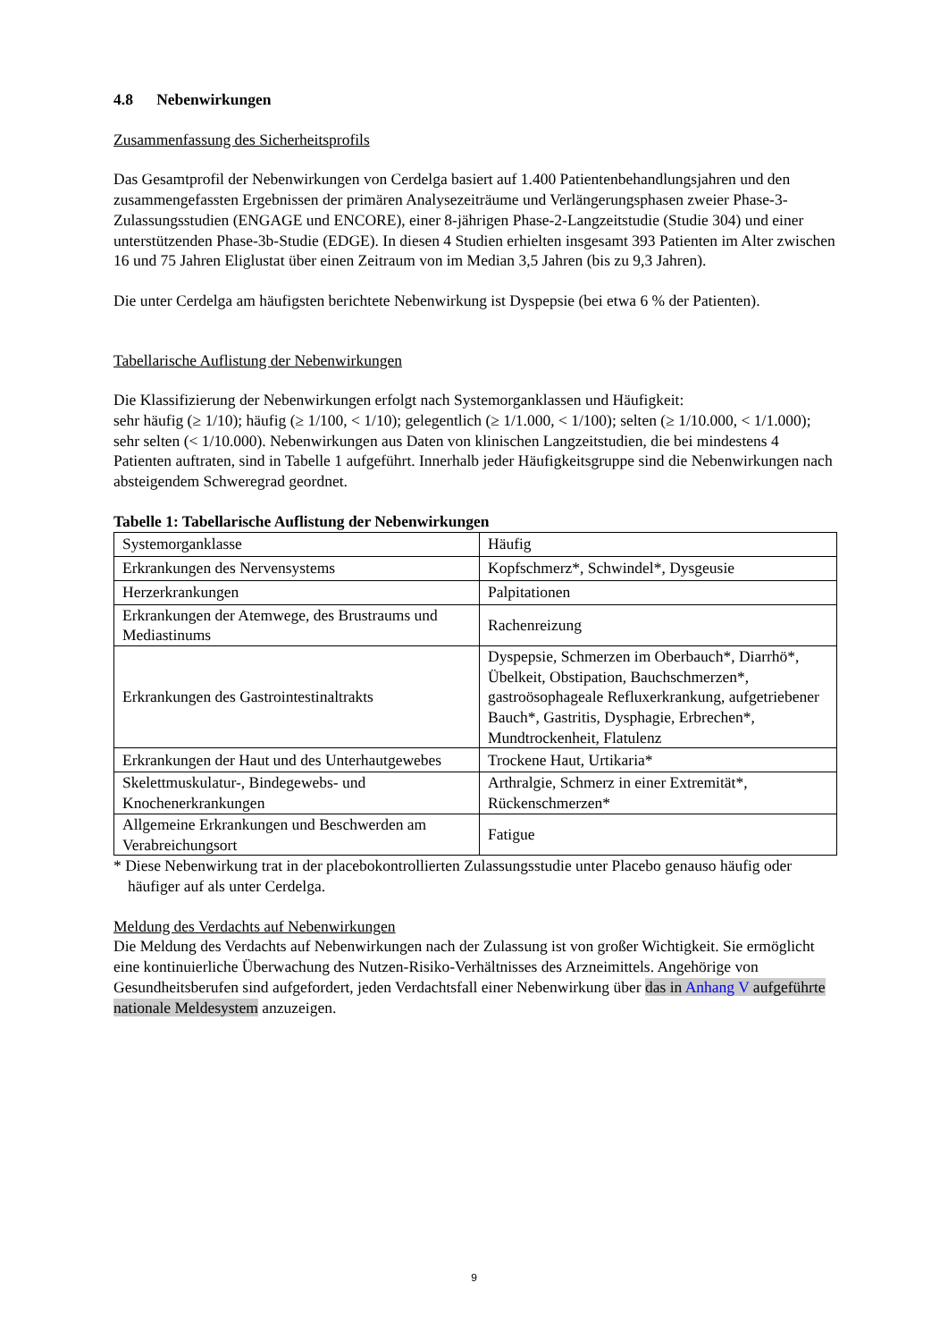4.8 Nebenwirkungen
Zusammenfassung des Sicherheitsprofils
Das Gesamtprofil der Nebenwirkungen von Cerdelga basiert auf 1.400 Patientenbehandlungsjahren und den zusammengefassten Ergebnissen der primären Analysezeiträume und Verlängerungsphasen zweier Phase-3-Zulassungsstudien (ENGAGE und ENCORE), einer 8-jährigen Phase-2-Langzeitstudie (Studie 304) und einer unterstützenden Phase-3b-Studie (EDGE). In diesen 4 Studien erhielten insgesamt 393 Patienten im Alter zwischen 16 und 75 Jahren Eliglustat über einen Zeitraum von im Median 3,5 Jahren (bis zu 9,3 Jahren).
Die unter Cerdelga am häufigsten berichtete Nebenwirkung ist Dyspepsie (bei etwa 6 % der Patienten).
Tabellarische Auflistung der Nebenwirkungen
Die Klassifizierung der Nebenwirkungen erfolgt nach Systemorganklassen und Häufigkeit:
sehr häufig (≥ 1/10); häufig (≥ 1/100, < 1/10); gelegentlich (≥ 1/1.000, < 1/100); selten (≥ 1/10.000, < 1/1.000); sehr selten (< 1/10.000). Nebenwirkungen aus Daten von klinischen Langzeitstudien, die bei mindestens 4 Patienten auftraten, sind in Tabelle 1 aufgeführt. Innerhalb jeder Häufigkeitsgruppe sind die Nebenwirkungen nach absteigendem Schweregrad geordnet.
Tabelle 1: Tabellarische Auflistung der Nebenwirkungen
| Systemorganklasse | Häufig |
| Erkrankungen des Nervensystems | Kopfschmerz*, Schwindel*, Dysgeusie |
| Herzerkrankungen | Palpitationen |
| Erkrankungen der Atemwege, des Brustraums und Mediastinums | Rachenreizung |
| Erkrankungen des Gastrointestinaltrakts | Dyspepsie, Schmerzen im Oberbauch*, Diarrhö*, Übelkeit, Obstipation, Bauchschmerzen*, gastroösophageale Refluxerkrankung, aufgetriebener Bauch*, Gastritis, Dysphagie, Erbrechen*, Mundtrockenheit, Flatulenz |
| Erkrankungen der Haut und des Unterhautgewebes | Trockene Haut, Urtikaria* |
| Skelettmuskulatur-, Bindegewebs- und Knochenerkrankungen | Arthralgie, Schmerz in einer Extremität*, Rückenschmerzen* |
| Allgemeine Erkrankungen und Beschwerden am Verabreichungsort | Fatigue |
* Diese Nebenwirkung trat in der placebokontrollierten Zulassungsstudie unter Placebo genauso häufig oder häufiger auf als unter Cerdelga.
Meldung des Verdachts auf Nebenwirkungen
Die Meldung des Verdachts auf Nebenwirkungen nach der Zulassung ist von großer Wichtigkeit. Sie ermöglicht eine kontinuierliche Überwachung des Nutzen-Risiko-Verhältnisses des Arzneimittels. Angehörige von Gesundheitsberufen sind aufgefordert, jeden Verdachtsfall einer Nebenwirkung über das in Anhang V aufgeführte nationale Meldesystem anzuzeigen.
9